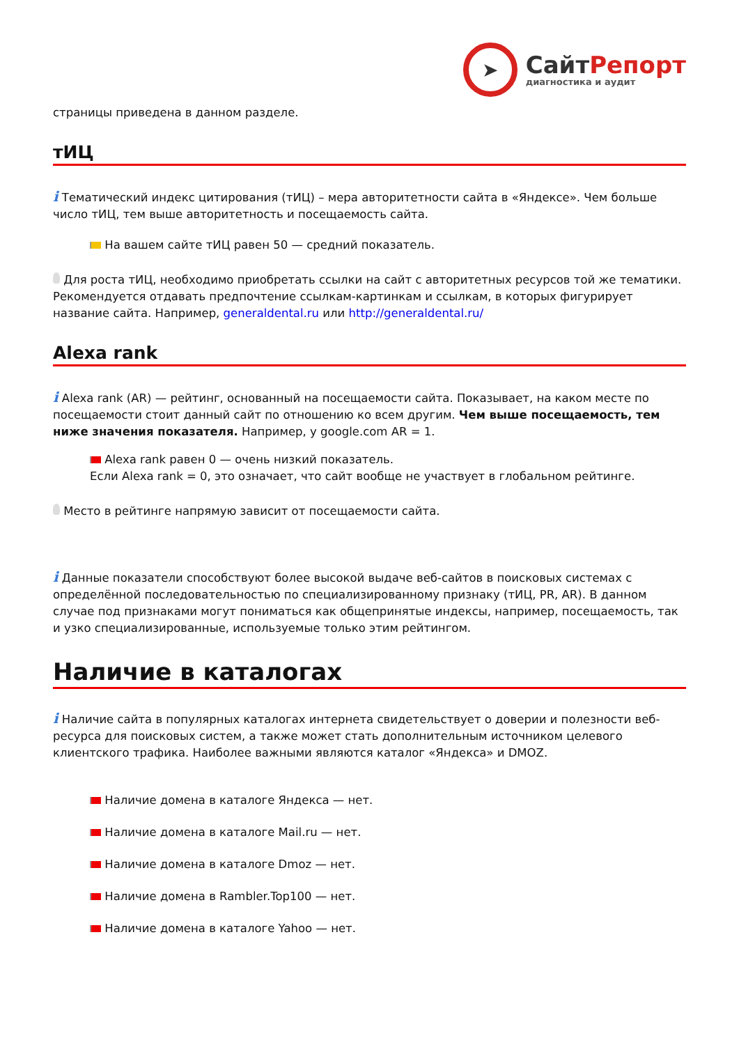➤
СайтРепорт
диагностика и аудит
страницы приведена в данном разделе.
тИЦ
i Тематический индекс цитирования (тИЦ) – мера авторитетности сайта в «Яндексе». Чем больше число тИЦ, тем выше авторитетность и посещаемость сайта.
На вашем сайте тИЦ равен 50 — средний показатель.
Для роста тИЦ, необходимо приобретать ссылки на сайт с авторитетных ресурсов той же тематики. Рекомендуется отдавать предпочтение ссылкам-картинкам и ссылкам, в которых фигурирует название сайта. Например, generaldental.ru или http://generaldental.ru/
Alexa rank
i Alexa rank (AR) — рейтинг, основанный на посещаемости сайта. Показывает, на каком месте по посещаемости стоит данный сайт по отношению ко всем другим. Чем выше посещаемость, тем ниже значения показателя. Например, у google.com AR = 1.
Alexa rank равен 0 — очень низкий показатель.
Если Alexa rank = 0, это означает, что сайт вообще не участвует в глобальном рейтинге.
Место в рейтинге напрямую зависит от посещаемости сайта.
i Данные показатели способствуют более высокой выдаче веб-сайтов в поисковых системах с определённой последовательностью по специализированному признаку (тИЦ, PR, AR). В данном случае под признаками могут пониматься как общепринятые индексы, например, посещаемость, так и узко специализированные, используемые только этим рейтингом.
Наличие в каталогах
i Наличие сайта в популярных каталогах интернета свидетельствует о доверии и полезности веб-ресурса для поисковых систем, а также может стать дополнительным источником целевого клиентского трафика. Наиболее важными являются каталог «Яндекса» и DMOZ.
Наличие домена в каталоге Яндекса — нет.
Наличие домена в каталоге Mail.ru — нет.
Наличие домена в каталоге Dmoz — нет.
Наличие домена в Rambler.Top100 — нет.
Наличие домена в каталоге Yahoo — нет.